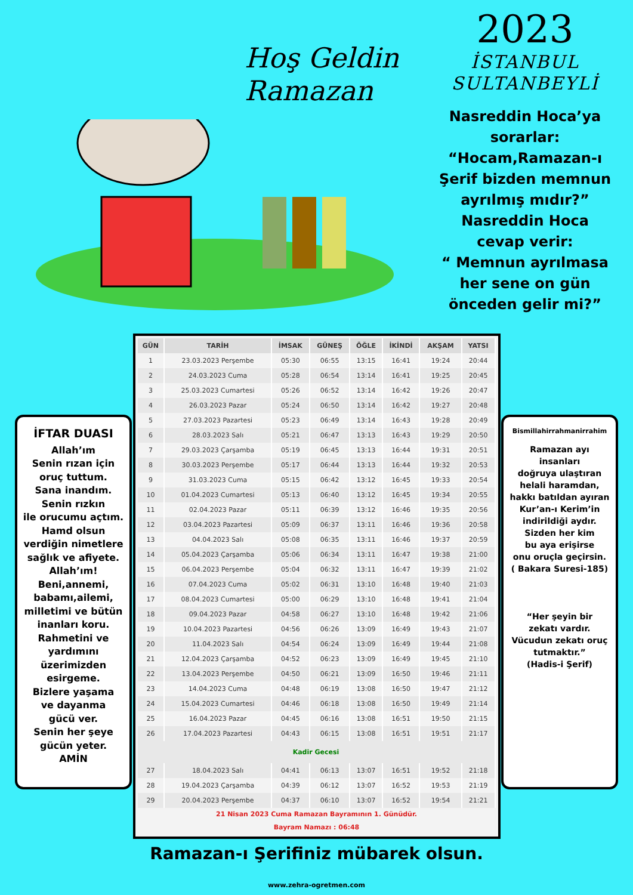Hoş Geldin
Ramazan
2023
İSTANBUL
SULTANBEYLİ
Nasreddin Hoca’ya
sorarlar:
“Hocam,Ramazan-ı
Şerif bizden memnun
ayrılmış mıdır?”
Nasreddin Hoca
cevap verir:
“ Memnun ayrılmasa
her sene on gün
önceden gelir mi?”
İFTAR DUASI
Allah’ım
Senin rızan için
oruç tuttum.
Sana inandım.
Senin rızkın
ile orucumu açtım.
Hamd olsun
verdiğin nimetlere
sağlık ve afiyete.
Allah’ım!
Beni,annemi,
babamı,ailemi,
milletimi ve bütün
inanları koru.
Rahmetini ve
yardımını
üzerimizden
esirgeme.
Bizlere yaşama
ve dayanma
gücü ver.
Senin her şeye
gücün yeter.
AMİN
| GÜN | TARİH | İMSAK | GÜNEŞ | ÖĞLE | İKİNDİ | AKŞAM | YATSI |
| --- | --- | --- | --- | --- | --- | --- | --- |
| 1 | 23.03.2023 Perşembe | 05:30 | 06:55 | 13:15 | 16:41 | 19:24 | 20:44 |
| 2 | 24.03.2023 Cuma | 05:28 | 06:54 | 13:14 | 16:41 | 19:25 | 20:45 |
| 3 | 25.03.2023 Cumartesi | 05:26 | 06:52 | 13:14 | 16:42 | 19:26 | 20:47 |
| 4 | 26.03.2023 Pazar | 05:24 | 06:50 | 13:14 | 16:42 | 19:27 | 20:48 |
| 5 | 27.03.2023 Pazartesi | 05:23 | 06:49 | 13:14 | 16:43 | 19:28 | 20:49 |
| 6 | 28.03.2023 Salı | 05:21 | 06:47 | 13:13 | 16:43 | 19:29 | 20:50 |
| 7 | 29.03.2023 Çarşamba | 05:19 | 06:45 | 13:13 | 16:44 | 19:31 | 20:51 |
| 8 | 30.03.2023 Perşembe | 05:17 | 06:44 | 13:13 | 16:44 | 19:32 | 20:53 |
| 9 | 31.03.2023 Cuma | 05:15 | 06:42 | 13:12 | 16:45 | 19:33 | 20:54 |
| 10 | 01.04.2023 Cumartesi | 05:13 | 06:40 | 13:12 | 16:45 | 19:34 | 20:55 |
| 11 | 02.04.2023 Pazar | 05:11 | 06:39 | 13:12 | 16:46 | 19:35 | 20:56 |
| 12 | 03.04.2023 Pazartesi | 05:09 | 06:37 | 13:11 | 16:46 | 19:36 | 20:58 |
| 13 | 04.04.2023 Salı | 05:08 | 06:35 | 13:11 | 16:46 | 19:37 | 20:59 |
| 14 | 05.04.2023 Çarşamba | 05:06 | 06:34 | 13:11 | 16:47 | 19:38 | 21:00 |
| 15 | 06.04.2023 Perşembe | 05:04 | 06:32 | 13:11 | 16:47 | 19:39 | 21:02 |
| 16 | 07.04.2023 Cuma | 05:02 | 06:31 | 13:10 | 16:48 | 19:40 | 21:03 |
| 17 | 08.04.2023 Cumartesi | 05:00 | 06:29 | 13:10 | 16:48 | 19:41 | 21:04 |
| 18 | 09.04.2023 Pazar | 04:58 | 06:27 | 13:10 | 16:48 | 19:42 | 21:06 |
| 19 | 10.04.2023 Pazartesi | 04:56 | 06:26 | 13:09 | 16:49 | 19:43 | 21:07 |
| 20 | 11.04.2023 Salı | 04:54 | 06:24 | 13:09 | 16:49 | 19:44 | 21:08 |
| 21 | 12.04.2023 Çarşamba | 04:52 | 06:23 | 13:09 | 16:49 | 19:45 | 21:10 |
| 22 | 13.04.2023 Perşembe | 04:50 | 06:21 | 13:09 | 16:50 | 19:46 | 21:11 |
| 23 | 14.04.2023 Cuma | 04:48 | 06:19 | 13:08 | 16:50 | 19:47 | 21:12 |
| 24 | 15.04.2023 Cumartesi | 04:46 | 06:18 | 13:08 | 16:50 | 19:49 | 21:14 |
| 25 | 16.04.2023 Pazar | 04:45 | 06:16 | 13:08 | 16:51 | 19:50 | 21:15 |
| 26 | 17.04.2023 Pazartesi | 04:43 | 06:15 | 13:08 | 16:51 | 19:51 | 21:17 |
| Kadir Gecesi | | | | | | | |
| 27 | 18.04.2023 Salı | 04:41 | 06:13 | 13:07 | 16:51 | 19:52 | 21:18 |
| 28 | 19.04.2023 Çarşamba | 04:39 | 06:12 | 13:07 | 16:52 | 19:53 | 21:19 |
| 29 | 20.04.2023 Perşembe | 04:37 | 06:10 | 13:07 | 16:52 | 19:54 | 21:21 |
21 Nisan 2023 Cuma Ramazan Bayramının 1. Günüdür.
Bayram Namazı : 06:48
Bismillahirrahmanirrahim
Ramazan ayı
insanları
doğruya ulaştıran
helali haramdan,
hakkı batıldan ayıran
Kur’an-ı Kerim’in
indirildiği aydır.
Sizden her kim
bu aya erişirse
onu oruçla geçirsin.
( Bakara Suresi-185)
“Her şeyin bir
zekatı vardır.
Vücudun zekatı oruç
tutmaktır.”
(Hadis-i Şerif)
Ramazan-ı Şerifiniz mübarek olsun.
www.zehra-ogretmen.com